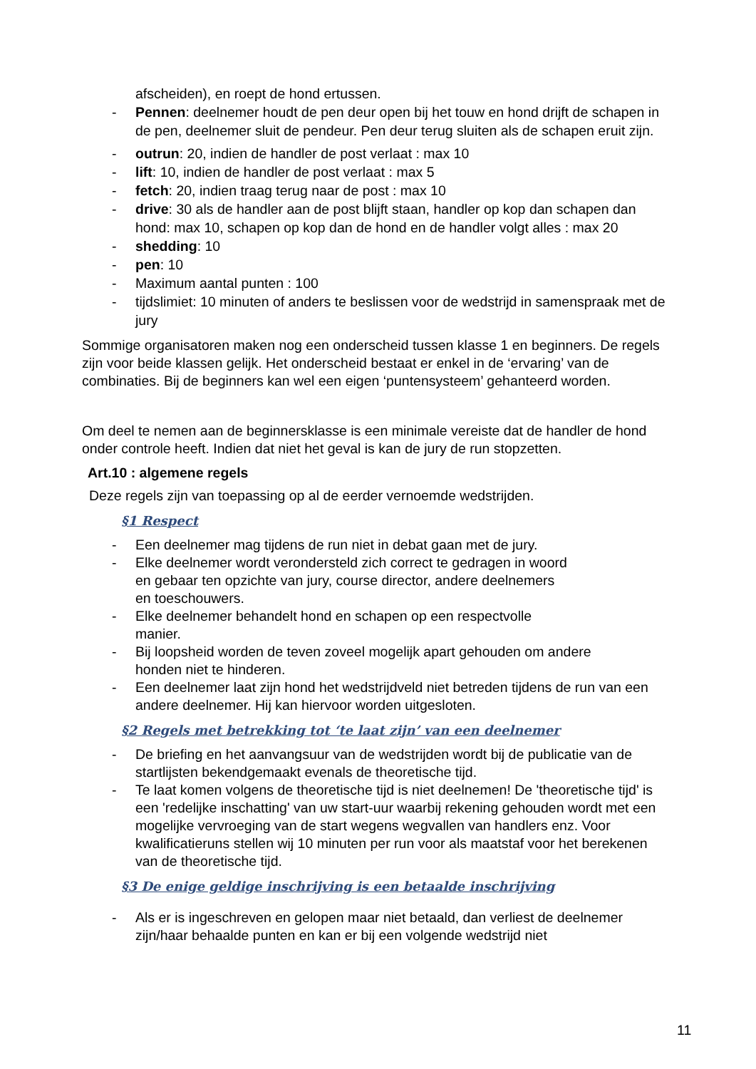afscheiden), en roept de hond ertussen.
- Pennen: deelnemer houdt de pen deur open bij het touw en hond drijft de schapen in de pen, deelnemer sluit de pendeur. Pen deur terug sluiten als de schapen eruit zijn.
- outrun: 20, indien de handler de post verlaat : max 10
- lift: 10, indien de handler de post verlaat : max 5
- fetch: 20, indien traag terug naar de post : max 10
- drive: 30 als de handler aan de post blijft staan, handler op kop dan schapen dan hond: max 10, schapen op kop dan de hond en de handler volgt alles : max 20
- shedding: 10
- pen: 10
- Maximum aantal punten : 100
- tijdslimiet: 10 minuten of anders te beslissen voor de wedstrijd in samenspraak met de jury
Sommige organisatoren maken nog een onderscheid tussen klasse 1 en beginners. De regels zijn voor beide klassen gelijk. Het onderscheid bestaat er enkel in de ‘ervaring’ van de combinaties. Bij de beginners kan wel een eigen ‘puntensysteem’ gehanteerd worden.
Om deel te nemen aan de beginnersklasse is een minimale vereiste dat de handler de hond onder controle heeft. Indien dat niet het geval is kan de jury de run stopzetten.
Art.10 : algemene regels
Deze regels zijn van toepassing op al de eerder vernoemde wedstrijden.
§1 Respect
- Een deelnemer mag tijdens de run niet in debat gaan met de jury.
- Elke deelnemer wordt verondersteld zich correct te gedragen in woord en gebaar ten opzichte van jury, course director, andere deelnemers en toeschouwers.
- Elke deelnemer behandelt hond en schapen op een respectvolle manier.
- Bij loopsheid worden de teven zoveel mogelijk apart gehouden om andere honden niet te hinderen.
- Een deelnemer laat zijn hond het wedstrijdveld niet betreden tijdens de run van een andere deelnemer. Hij kan hiervoor worden uitgesloten.
§2 Regels met betrekking tot ‘te laat zijn’ van een deelnemer
- De briefing en het aanvangsuur van de wedstrijden wordt bij de publicatie van de startlijsten bekendgemaakt evenals de theoretische tijd.
- Te laat komen volgens de theoretische tijd is niet deelnemen! De 'theoretische tijd' is een 'redelijke inschatting' van uw start-uur waarbij rekening gehouden wordt met een mogelijke vervroeging van de start wegens wegvallen van handlers enz. Voor kwalificatieruns stellen wij 10 minuten per run voor als maatstaf voor het berekenen van de theoretische tijd.
§3 De enige geldige inschrijving is een betaalde inschrijving
- Als er is ingeschreven en gelopen maar niet betaald, dan verliest de deelnemer zijn/haar behaalde punten en kan er bij een volgende wedstrijd niet
11